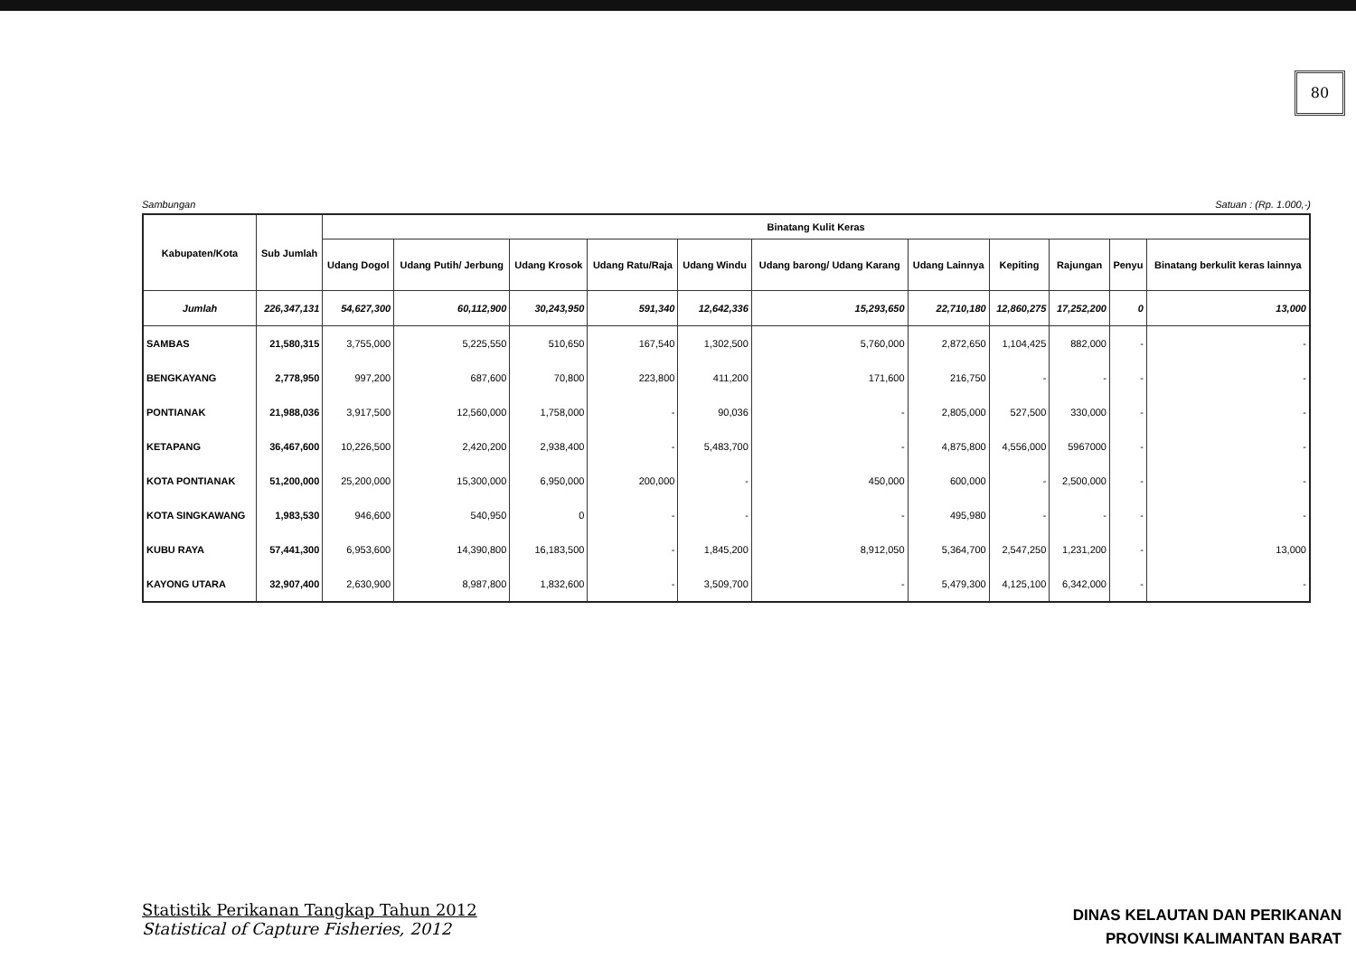80
Sambungan Satuan : (Rp. 1.000,-)
| Kabupaten/Kota | Sub Jumlah | Binatang Kulit Keras | | | | | | | | | | |
| --- | --- | --- | --- | --- | --- | --- | --- | --- | --- | --- | --- | --- |
| | | Udang Dogol | Udang Putih/ Jerbung | Udang Krosok | Udang Ratu/Raja | Udang Windu | Udang barong/ Udang Karang | Udang Lainnya | Kepiting | Rajungan | Penyu | Binatang berkulit keras lainnya |
| Jumlah | 226,347,131 | 54,627,300 | 60,112,900 | 30,243,950 | 591,340 | 12,642,336 | 15,293,650 | 22,710,180 | 12,860,275 | 17,252,200 | 0 | 13,000 |
| SAMBAS | 21,580,315 | 3,755,000 | 5,225,550 | 510,650 | 167,540 | 1,302,500 | 5,760,000 | 2,872,650 | 1,104,425 | 882,000 | - | - |
| BENGKAYANG | 2,778,950 | 997,200 | 687,600 | 70,800 | 223,800 | 411,200 | 171,600 | 216,750 | - | - | - | - |
| PONTIANAK | 21,988,036 | 3,917,500 | 12,560,000 | 1,758,000 | - | 90,036 | - | 2,805,000 | 527,500 | 330,000 | - | - |
| KETAPANG | 36,467,600 | 10,226,500 | 2,420,200 | 2,938,400 | - | 5,483,700 | - | 4,875,800 | 4,556,000 | 5967000 | - | - |
| KOTA PONTIANAK | 51,200,000 | 25,200,000 | 15,300,000 | 6,950,000 | 200,000 | - | 450,000 | 600,000 | - | 2,500,000 | - | - |
| KOTA SINGKAWANG | 1,983,530 | 946,600 | 540,950 | 0 | - | - | - | 495,980 | - | - | - | - |
| KUBU RAYA | 57,441,300 | 6,953,600 | 14,390,800 | 16,183,500 | - | 1,845,200 | 8,912,050 | 5,364,700 | 2,547,250 | 1,231,200 | - | 13,000 |
| KAYONG UTARA | 32,907,400 | 2,630,900 | 8,987,800 | 1,832,600 | - | 3,509,700 | - | 5,479,300 | 4,125,100 | 6,342,000 | - | - |
Statistik Perikanan Tangkap Tahun 2012
Statistical of Capture Fisheries, 2012
DINAS KELAUTAN DAN PERIKANAN
PROVINSI KALIMANTAN BARAT